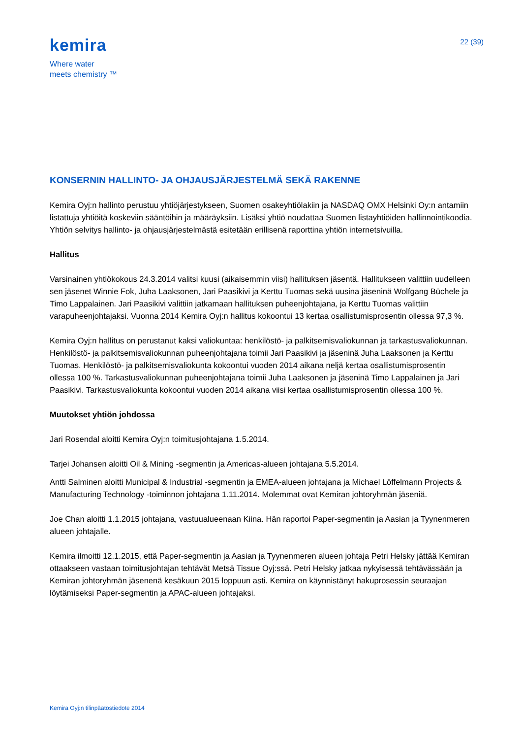kemira
Where water
meets chemistry ™
22 (39)
KONSERNIN HALLINTO- JA OHJAUSJÄRJESTELMÄ SEKÄ RAKENNE
Kemira Oyj:n hallinto perustuu yhtiöjärjestykseen, Suomen osakeyhtiölakiin ja NASDAQ OMX Helsinki Oy:n antamiin listattuja yhtiöitä koskeviin sääntöihin ja määräyksiin. Lisäksi yhtiö noudattaa Suomen listayhtiöiden hallinnointikoodia. Yhtiön selvitys hallinto- ja ohjausjärjestelmästä esitetään erillisenä raporttina yhtiön internetsivuilla.
Hallitus
Varsinainen yhtiökokous 24.3.2014 valitsi kuusi (aikaisemmin viisi) hallituksen jäsentä. Hallitukseen valittiin uudelleen sen jäsenet Winnie Fok, Juha Laaksonen, Jari Paasikivi ja Kerttu Tuomas sekä uusina jäseninä Wolfgang Büchele ja Timo Lappalainen. Jari Paasikivi valittiin jatkamaan hallituksen puheenjohtajana, ja Kerttu Tuomas valittiin varapuheenjohtajaksi. Vuonna 2014 Kemira Oyj:n hallitus kokoontui 13 kertaa osallistumisprosentin ollessa 97,3 %.
Kemira Oyj:n hallitus on perustanut kaksi valiokuntaa: henkilöstö- ja palkitsemisvaliokunnan ja tarkastusvaliokunnan. Henkilöstö- ja palkitsemisvaliokunnan puheenjohtajana toimii Jari Paasikivi ja jäseninä Juha Laaksonen ja Kerttu Tuomas. Henkilöstö- ja palkitsemisvaliokunta kokoontui vuoden 2014 aikana neljä kertaa osallistumisprosentin ollessa 100 %. Tarkastusvaliokunnan puheenjohtajana toimii Juha Laaksonen ja jäseninä Timo Lappalainen ja Jari Paasikivi. Tarkastusvaliokunta kokoontui vuoden 2014 aikana viisi kertaa osallistumisprosentin ollessa 100 %.
Muutokset yhtiön johdossa
Jari Rosendal aloitti Kemira Oyj:n toimitusjohtajana 1.5.2014.
Tarjei Johansen aloitti Oil & Mining -segmentin ja Americas-alueen johtajana 5.5.2014.
Antti Salminen aloitti Municipal & Industrial -segmentin ja EMEA-alueen johtajana ja Michael Löffelmann Projects & Manufacturing Technology -toiminnon johtajana 1.11.2014. Molemmat ovat Kemiran johtoryhmän jäseniä.
Joe Chan aloitti 1.1.2015 johtajana, vastuualueenaan Kiina. Hän raportoi Paper-segmentin ja Aasian ja Tyynenmeren alueen johtajalle.
Kemira ilmoitti 12.1.2015, että Paper-segmentin ja Aasian ja Tyynenmeren alueen johtaja Petri Helsky jättää Kemiran ottaakseen vastaan toimitusjohtajan tehtävät Metsä Tissue Oyj:ssä. Petri Helsky jatkaa nykyisessä tehtävässään ja Kemiran johtoryhmän jäsenenä kesäkuun 2015 loppuun asti. Kemira on käynnistänyt hakuprosessin seuraajan löytämiseksi Paper-segmentin ja APAC-alueen johtajaksi.
Kemira Oyj:n tilinpäätöstiedote 2014